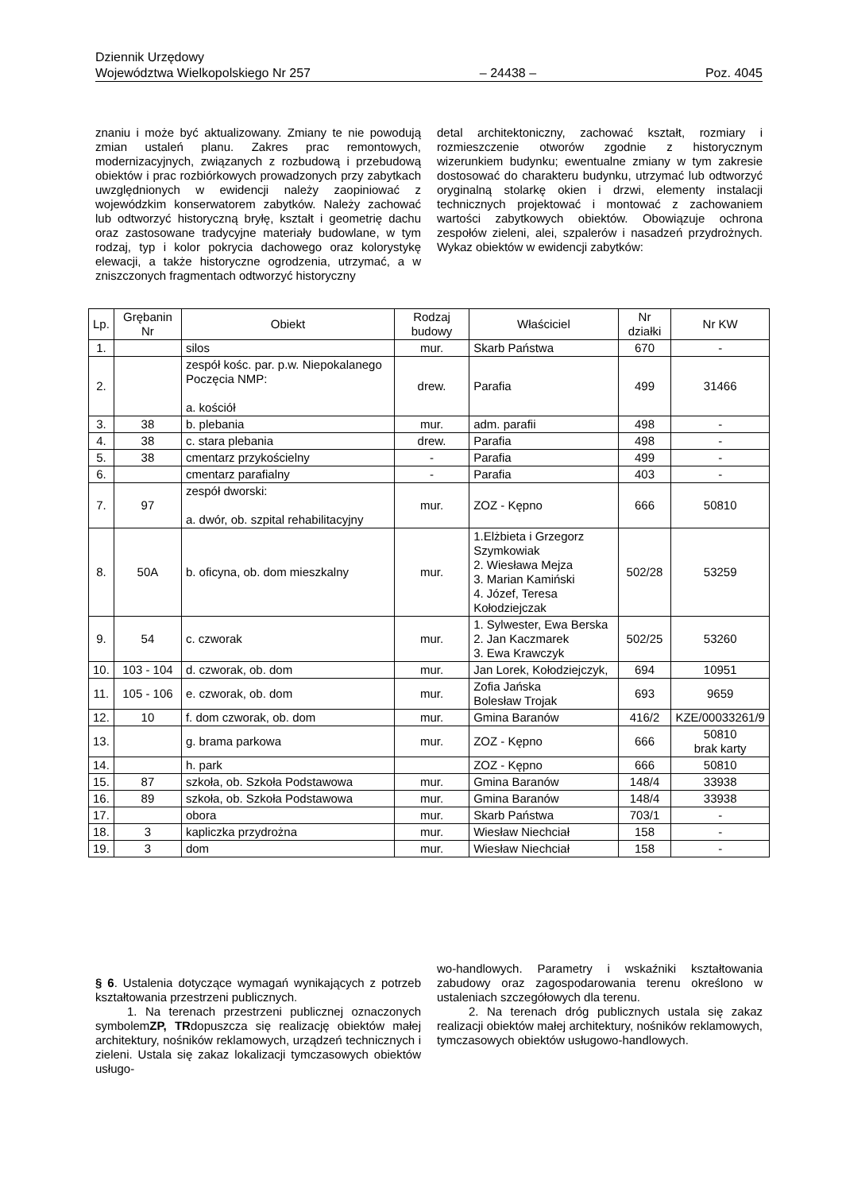Dziennik Urzędowy
Województwa Wielkopolskiego Nr 257 – 24438 – Poz. 4045
znaniu i może być aktualizowany. Zmiany te nie powodują zmian ustaleń planu. Zakres prac remontowych, modernizacyjnych, związanych z rozbudową i przebudową obiektów i prac rozbiórkowych prowadzonych przy zabytkach uwzględnionych w ewidencji należy zaopiniować z wojewódzkim konserwatorem zabytków. Należy zachować lub odtworzyć historyczną bryłę, kształt i geometrię dachu oraz zastosowane tradycyjne materiały budowlane, w tym rodzaj, typ i kolor pokrycia dachowego oraz kolorystykę elewacji, a także historyczne ogrodzenia, utrzymać, a w zniszczonych fragmentach odtworzyć historyczny
detal architektoniczny, zachować kształt, rozmiary i rozmieszczenie otworów zgodnie z historycznym wizerunkiem budynku; ewentualne zmiany w tym zakresie dostosować do charakteru budynku, utrzymać lub odtworzyć oryginalną stolarkę okien i drzwi, elementy instalacji technicznych projektować i montować z zachowaniem wartości zabytkowych obiektów. Obowiązuje ochrona zespołów zieleni, alei, szpalerów i nasadzeń przydrożnych. Wykaz obiektów w ewidencji zabytków:
| Lp. | Grębanin Nr | Obiekt | Rodzaj budowy | Właściciel | Nr działki | Nr KW |
| --- | --- | --- | --- | --- | --- | --- |
| 1. | | silos | mur. | Skarb Państwa | 670 | - |
| 2. | | zespół kośc. par. p.w. Niepokalanego Poczęcia NMP: a. kościół | drew. | Parafia | 499 | 31466 |
| 3. | 38 | b. plebania | mur. | adm. parafii | 498 | - |
| 4. | 38 | c. stara plebania | drew. | Parafia | 498 | - |
| 5. | 38 | cmentarz przykościelny | - | Parafia | 499 | - |
| 6. | | cmentarz parafialny | - | Parafia | 403 | - |
| 7. | 97 | zespół dworski: a. dwór, ob. szpital rehabilitacyjny | mur. | ZOZ - Kępno | 666 | 50810 |
| 8. | 50A | b. oficyna, ob. dom mieszkalny | mur. | 1.Elżbieta i Grzegorz Szymkowiak 2. Wiesława Mejza 3. Marian Kamiński 4. Józef, Teresa Kołodziejczak | 502/28 | 53259 |
| 9. | 54 | c. czworak | mur. | 1. Sylwester, Ewa Berska 2. Jan Kaczmarek 3. Ewa Krawczyk | 502/25 | 53260 |
| 10. | 103 - 104 | d. czworak, ob. dom | mur. | Jan Lorek, Kołodziejczyk, | 694 | 10951 |
| 11. | 105 - 106 | e. czworak, ob. dom | mur. | Zofia Jańska Bolesław Trojak | 693 | 9659 |
| 12. | 10 | f. dom czworak, ob. dom | mur. | Gmina Baranów | 416/2 | KZE/00033261/9 |
| 13. | | g. brama parkowa | mur. | ZOZ - Kępno | 666 | 50810 brak karty |
| 14. | | h. park | | ZOZ - Kępno | 666 | 50810 |
| 15. | 87 | szkoła, ob. Szkoła Podstawowa | mur. | Gmina Baranów | 148/4 | 33938 |
| 16. | 89 | szkoła, ob. Szkoła Podstawowa | mur. | Gmina Baranów | 148/4 | 33938 |
| 17. | | obora | mur. | Skarb Państwa | 703/1 | - |
| 18. | 3 | kapliczka przydrożna | mur. | Wiesław Niechciał | 158 | - |
| 19. | 3 | dom | mur. | Wiesław Niechciał | 158 | - |
§ 6. Ustalenia dotyczące wymagań wynikających z potrzeb kształtowania przestrzeni publicznych.
1. Na terenach przestrzeni publicznej oznaczonych symbolemZP, TRdopuszcza się realizację obiektów małej architektury, nośników reklamowych, urządzeń technicznych i zieleni. Ustala się zakaz lokalizacji tymczasowych obiektów usługo-
wo-handlowych. Parametry i wskaźniki kształtowania zabudowy oraz zagospodarowania terenu określono w ustaleniach szczegółowych dla terenu.
2. Na terenach dróg publicznych ustala się zakaz realizacji obiektów małej architektury, nośników reklamowych, tymczasowych obiektów usługowo-handlowych.